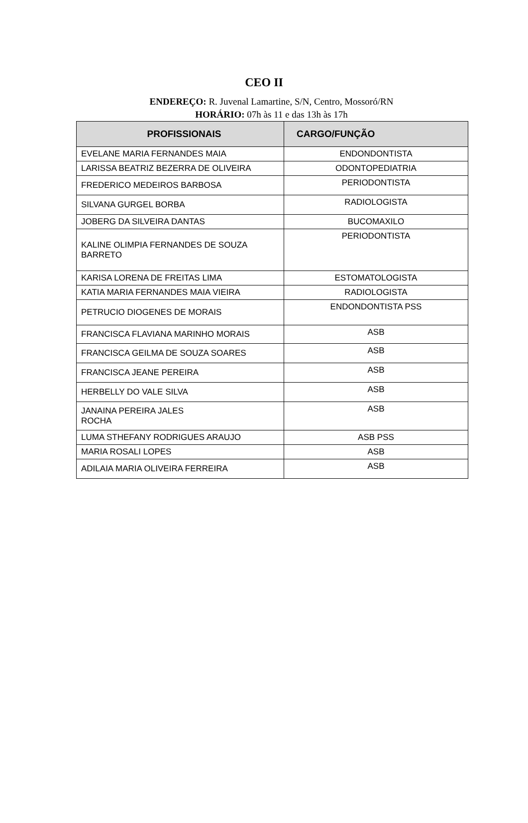CEO II
ENDEREÇO: R. Juvenal Lamartine, S/N, Centro, Mossoró/RN
HORÁRIO: 07h às 11 e das 13h às 17h
| PROFISSIONAIS | CARGO/FUNÇÃO |
| --- | --- |
| EVELANE MARIA FERNANDES MAIA | ENDONDONTISTA |
| LARISSA BEATRIZ BEZERRA DE OLIVEIRA | ODONTOPEDIATRIA |
| FREDERICO MEDEIROS BARBOSA | PERIODONTISTA |
| SILVANA GURGEL BORBA | RADIOLOGISTA |
| JOBERG DA SILVEIRA DANTAS | BUCOMAXILO |
| KALINE OLIMPIA FERNANDES DE SOUZA BARRETO | PERIODONTISTA |
| KARISA LORENA DE FREITAS LIMA | ESTOMATOLOGISTA |
| KATIA MARIA FERNANDES MAIA VIEIRA | RADIOLOGISTA |
| PETRUCIO DIOGENES DE MORAIS | ENDONDONTISTA PSS |
| FRANCISCA FLAVIANA MARINHO MORAIS | ASB |
| FRANCISCA GEILMA DE SOUZA SOARES | ASB |
| FRANCISCA JEANE PEREIRA | ASB |
| HERBELLY DO VALE SILVA | ASB |
| JANAINA PEREIRA JALES ROCHA | ASB |
| LUMA STHEFANY RODRIGUES ARAUJO | ASB PSS |
| MARIA ROSALI LOPES | ASB |
| ADILAIA MARIA OLIVEIRA FERREIRA | ASB |